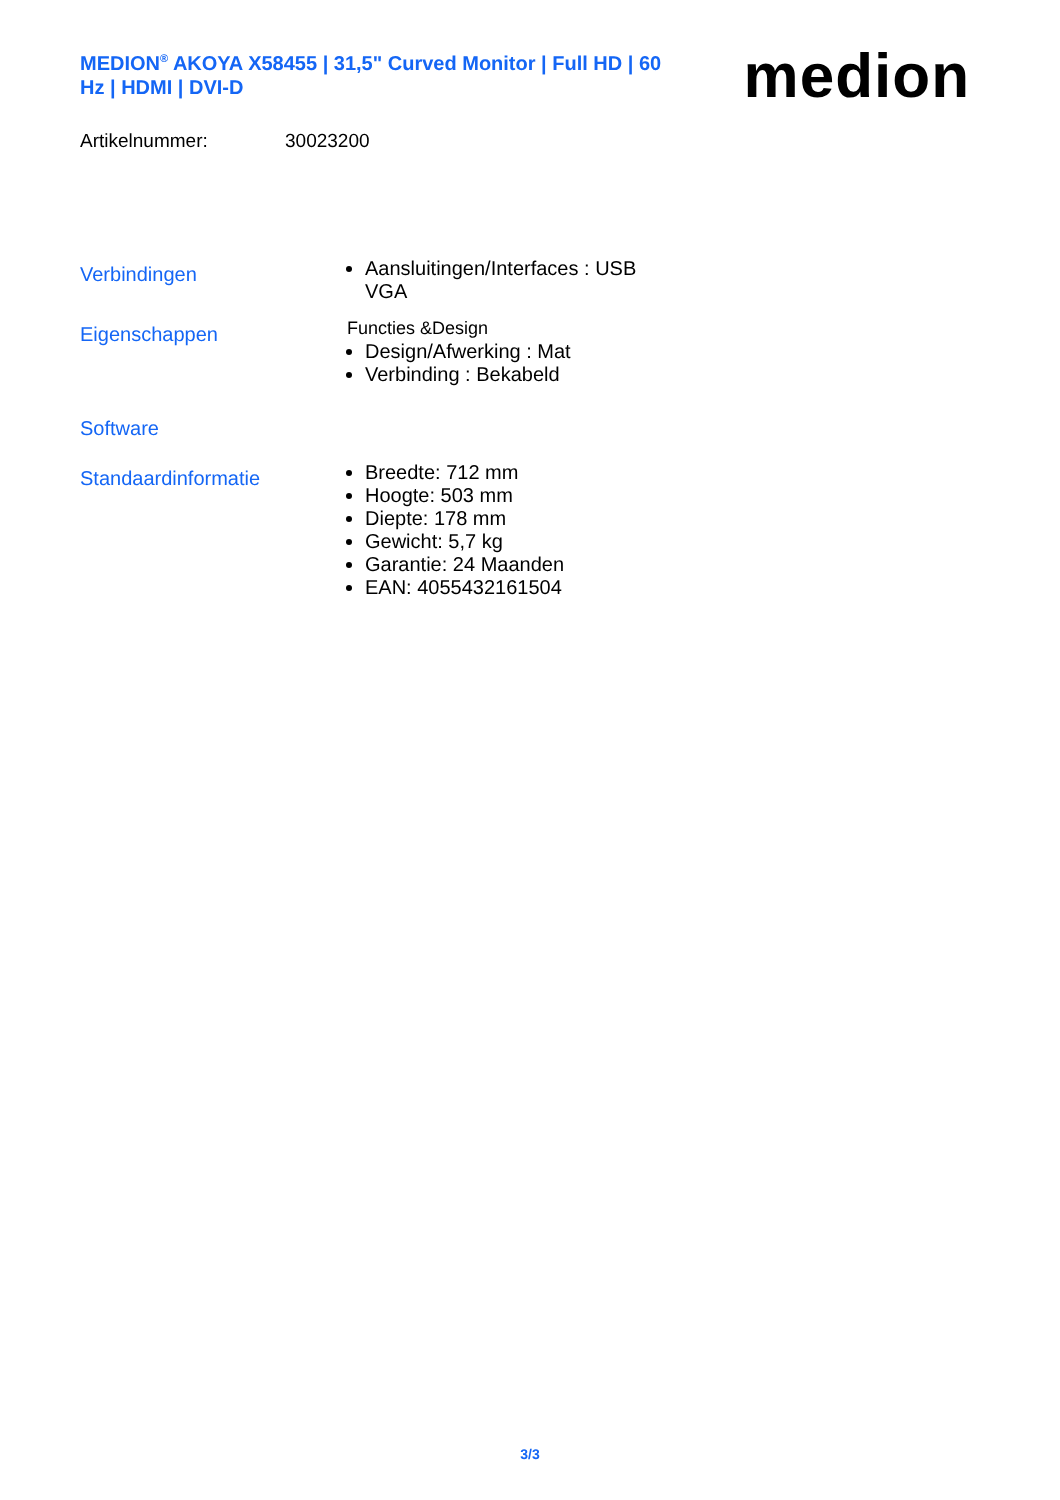MEDION<sup>®</sup> AKOYA X58455 | 31,5" Curved Monitor | Full HD | 60 Hz | HDMI | DVI-D
medion
Artikelnummer: 30023200
Verbindingen
Aansluitingen/Interfaces : USB
VGA
Eigenschappen
Functies &Design
Design/Afwerking : Mat
Verbinding : Bekabeld
Software
Standaardinformatie
Breedte: 712 mm
Hoogte: 503 mm
Diepte: 178 mm
Gewicht: 5,7 kg
Garantie: 24 Maanden
EAN: 4055432161504
3/3